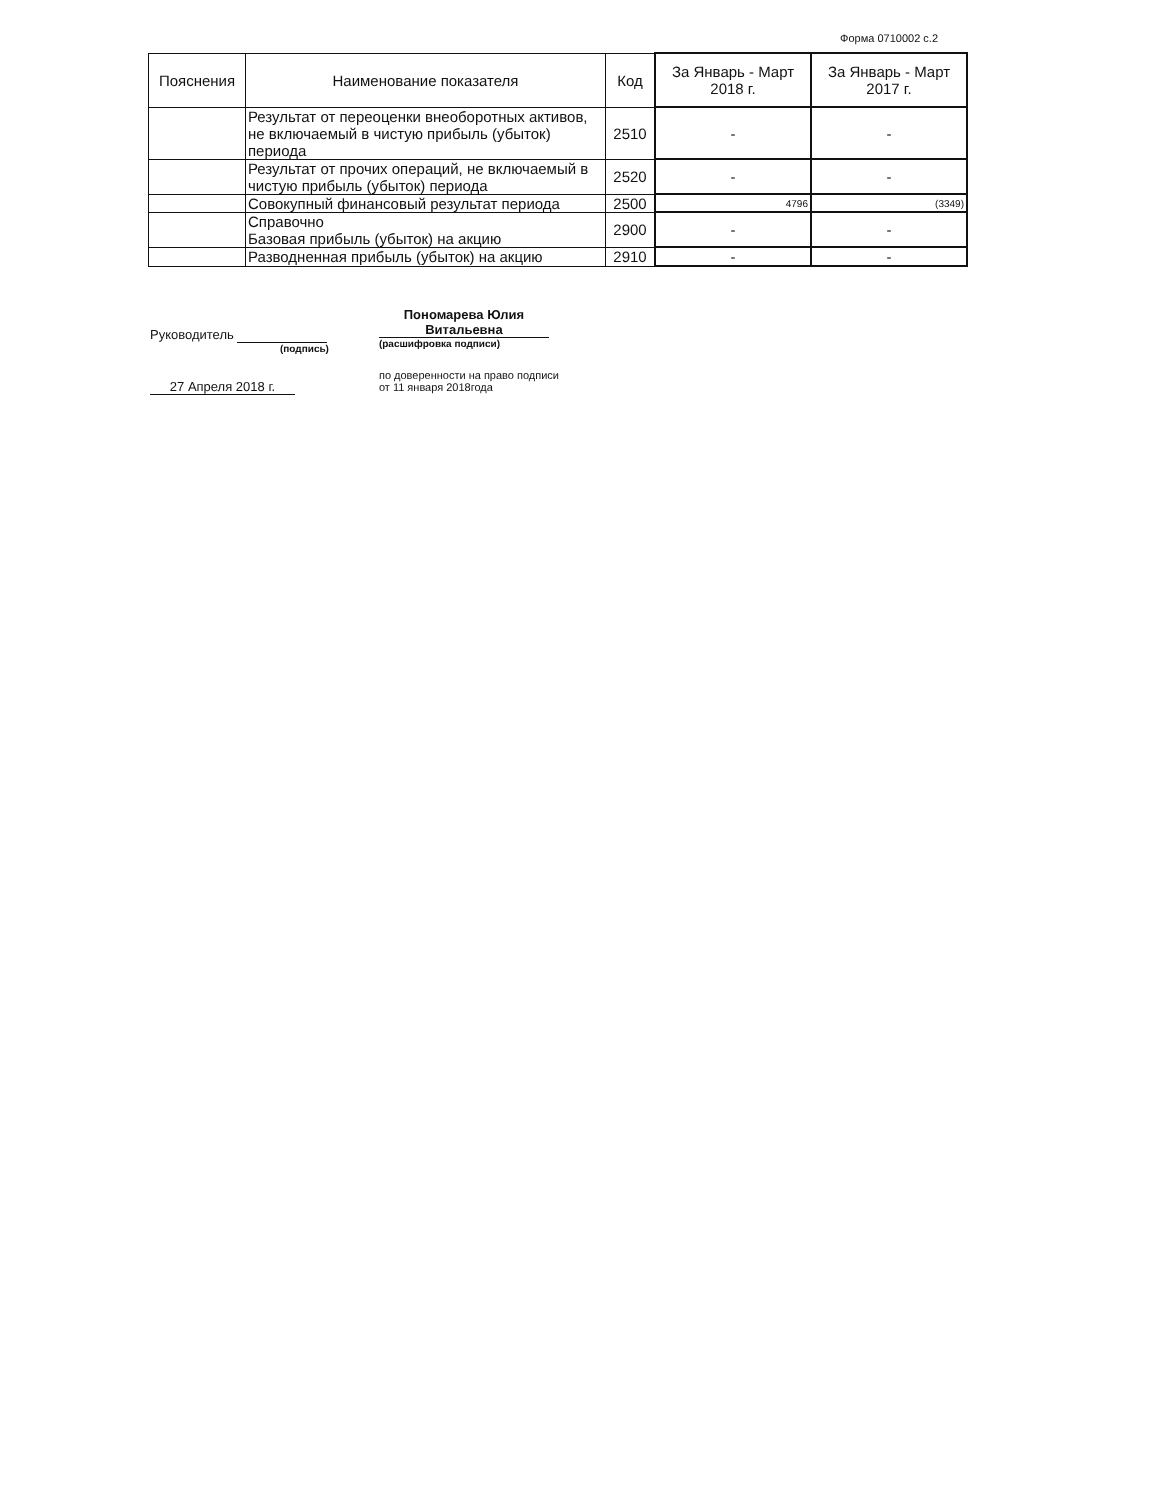Форма 0710002 с.2
| Пояснения | Наименование показателя | Код | За Январь - Март 2018 г. | За Январь - Март 2017 г. |
| --- | --- | --- | --- | --- |
| | Результат от переоценки внеоборотных активов, не включаемый в чистую прибыль (убыток) периода | 2510 | - | - |
| | Результат от прочих операций, не включаемый в чистую прибыль (убыток) периода | 2520 | - | - |
| | Совокупный финансовый результат периода | 2500 | 4796 | (3349) |
| | Справочно Базовая прибыль (убыток) на акцию | 2900 | - | - |
| | Разводненная прибыль (убыток) на акцию | 2910 | - | - |
Руководитель
(подпись)
27 Апреля 2018 г.
Пономарева Юлия Витальевна
(расшифровка подписи)
по доверенности на право подписи
от 11 января 2018года